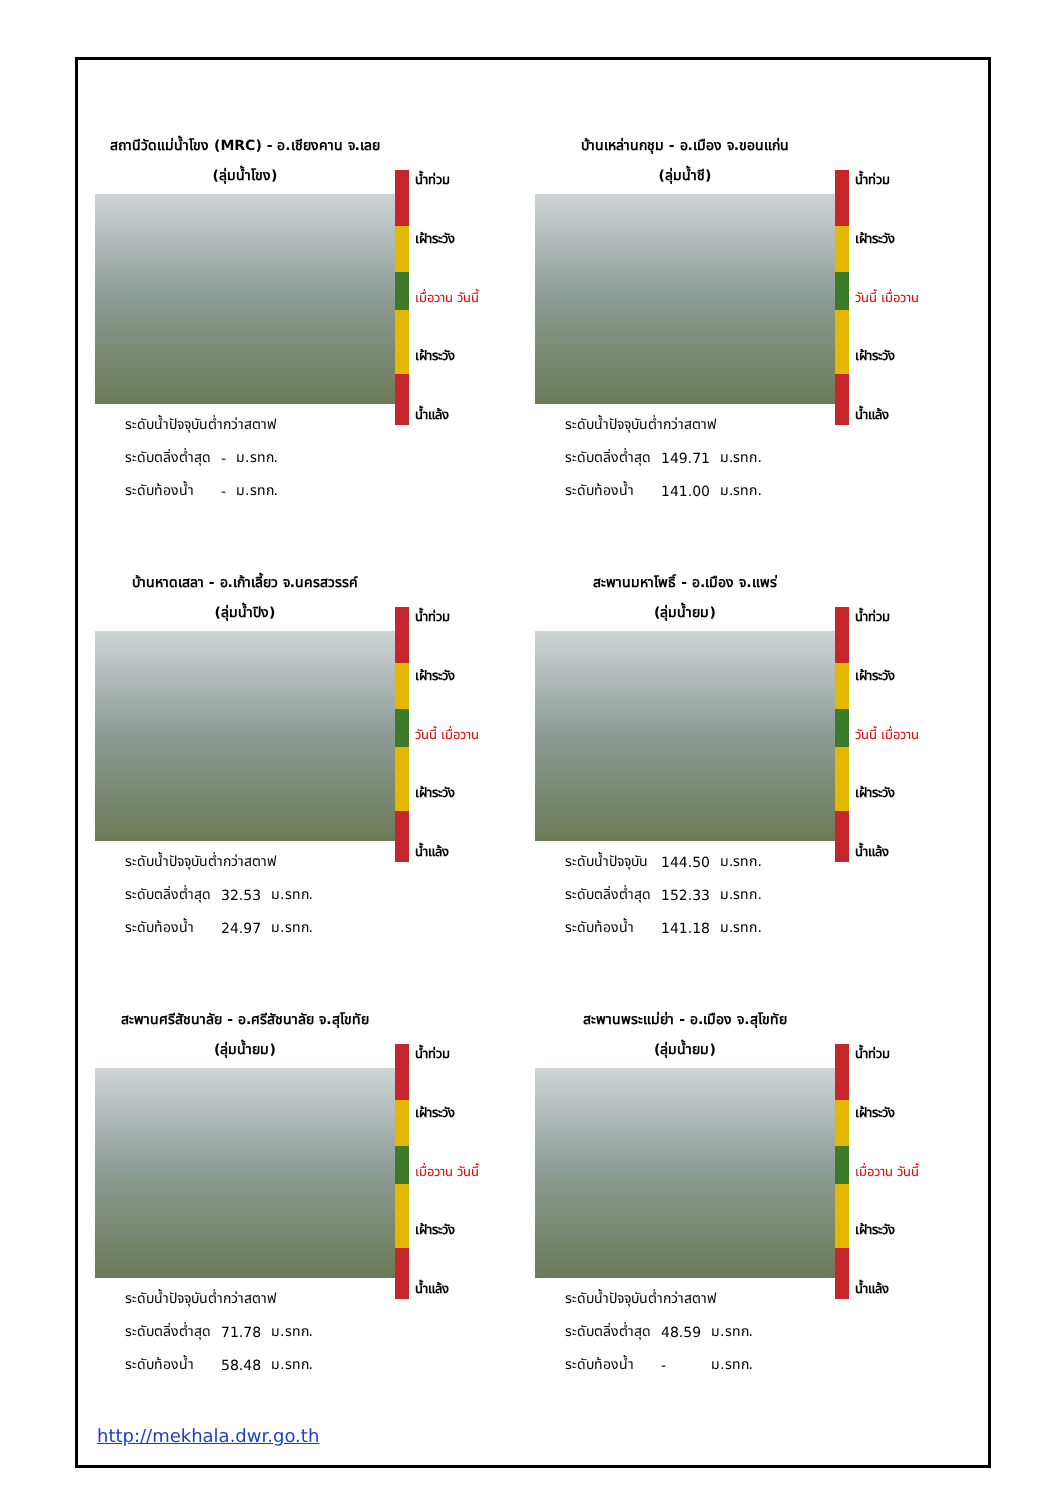สถานีวัดแม่น้ำโขง (MRC) - อ.เชียงคาน จ.เลย
(ลุ่มน้ำโขง)
| ระดับน้ำปัจจุบันต่ำกว่าสตาฟ | | |
| ระดับตลิ่งต่ำสุด | - | ม.รทก. |
| ระดับท้องน้ำ | - | ม.รทก. |
น้ำท่วม
เฝ้าระวัง
เมื่อวาน วันนี้
เฝ้าระวัง
น้ำแล้ง
บ้านเหล่านกชุม - อ.เมือง จ.ขอนแก่น
(ลุ่มน้ำชี)
| ระดับน้ำปัจจุบันต่ำกว่าสตาฟ | | |
| ระดับตลิ่งต่ำสุด | 149.71 | ม.รทก. |
| ระดับท้องน้ำ | 141.00 | ม.รทก. |
น้ำท่วม
เฝ้าระวัง
วันนี้ เมื่อวาน
เฝ้าระวัง
น้ำแล้ง
บ้านหาดเสลา - อ.เก้าเลี้ยว จ.นครสวรรค์
(ลุ่มน้ำปิง)
| ระดับน้ำปัจจุบันต่ำกว่าสตาฟ | | |
| ระดับตลิ่งต่ำสุด | 32.53 | ม.รทก. |
| ระดับท้องน้ำ | 24.97 | ม.รทก. |
น้ำท่วม
เฝ้าระวัง
วันนี้ เมื่อวาน
เฝ้าระวัง
น้ำแล้ง
สะพานมหาโพธิ์ - อ.เมือง จ.แพร่
(ลุ่มน้ำยม)
| ระดับน้ำปัจจุบัน | 144.50 | ม.รทก. |
| ระดับตลิ่งต่ำสุด | 152.33 | ม.รทก. |
| ระดับท้องน้ำ | 141.18 | ม.รทก. |
น้ำท่วม
เฝ้าระวัง
วันนี้ เมื่อวาน
เฝ้าระวัง
น้ำแล้ง
สะพานศรีสัชนาลัย - อ.ศรีสัชนาลัย จ.สุโขทัย
(ลุ่มน้ำยม)
| ระดับน้ำปัจจุบันต่ำกว่าสตาฟ | | |
| ระดับตลิ่งต่ำสุด | 71.78 | ม.รทก. |
| ระดับท้องน้ำ | 58.48 | ม.รทก. |
น้ำท่วม
เฝ้าระวัง
เมื่อวาน วันนี้
เฝ้าระวัง
น้ำแล้ง
สะพานพระแม่ย่า - อ.เมือง จ.สุโขทัย
(ลุ่มน้ำยม)
| ระดับน้ำปัจจุบันต่ำกว่าสตาฟ | | |
| ระดับตลิ่งต่ำสุด | 48.59 | ม.รทก. |
| ระดับท้องน้ำ | - | ม.รทก. |
น้ำท่วม
เฝ้าระวัง
เมื่อวาน วันนี้
เฝ้าระวัง
น้ำแล้ง
http://mekhala.dwr.go.th